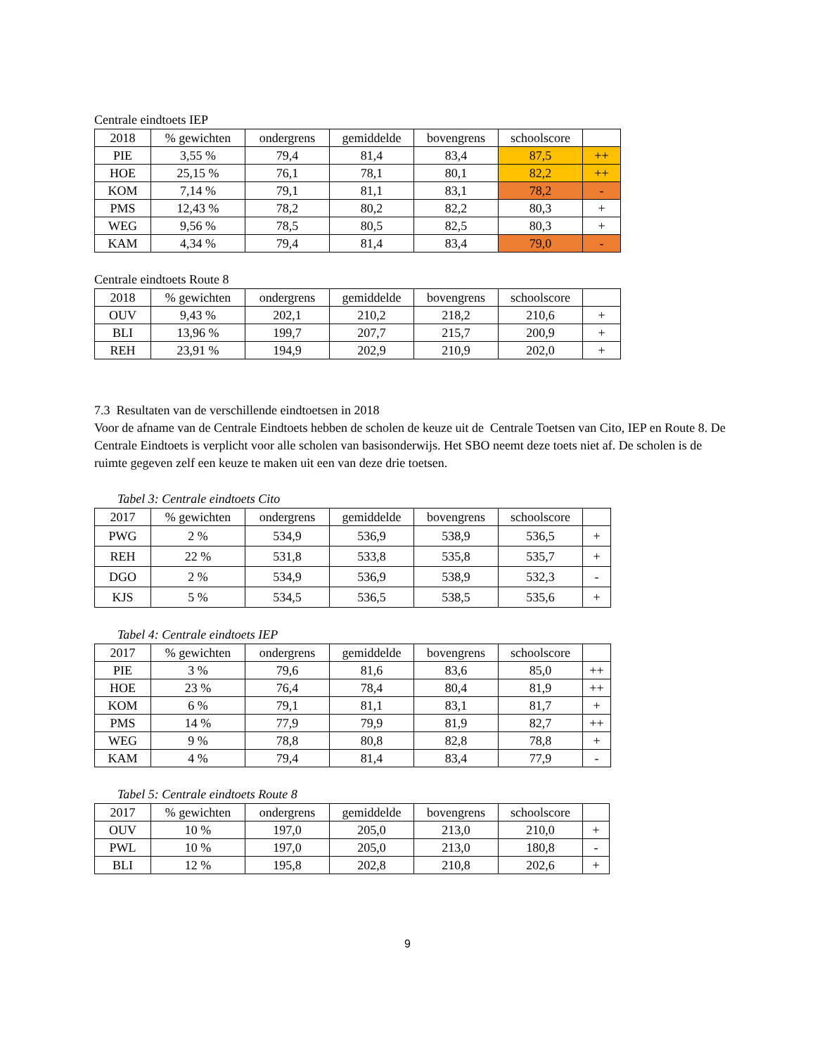Centrale eindtoets IEP
| 2018 | % gewichten | ondergrens | gemiddelde | bovengrens | schoolscore | |
| --- | --- | --- | --- | --- | --- | --- |
| PIE | 3,55 % | 79,4 | 81,4 | 83,4 | 87,5 | ++ |
| HOE | 25,15 % | 76,1 | 78,1 | 80,1 | 82,2 | ++ |
| KOM | 7,14 % | 79,1 | 81,1 | 83,1 | 78,2 | - |
| PMS | 12,43 % | 78,2 | 80,2 | 82,2 | 80,3 | + |
| WEG | 9,56 % | 78,5 | 80,5 | 82,5 | 80,3 | + |
| KAM | 4,34 % | 79,4 | 81,4 | 83,4 | 79,0 | - |
Centrale eindtoets Route 8
| 2018 | % gewichten | ondergrens | gemiddelde | bovengrens | schoolscore | |
| --- | --- | --- | --- | --- | --- | --- |
| OUV | 9,43 % | 202,1 | 210,2 | 218,2 | 210,6 | + |
| BLI | 13,96 % | 199,7 | 207,7 | 215,7 | 200,9 | + |
| REH | 23,91 % | 194,9 | 202,9 | 210,9 | 202,0 | + |
7.3 Resultaten van de verschillende eindtoetsen in 2018
Voor de afname van de Centrale Eindtoets hebben de scholen de keuze uit de Centrale Toetsen van Cito, IEP en Route 8. De Centrale Eindtoets is verplicht voor alle scholen van basisonderwijs. Het SBO neemt deze toets niet af. De scholen is de ruimte gegeven zelf een keuze te maken uit een van deze drie toetsen.
Tabel 3: Centrale eindtoets Cito
| 2017 | % gewichten | ondergrens | gemiddelde | bovengrens | schoolscore | |
| --- | --- | --- | --- | --- | --- | --- |
| PWG | 2 % | 534,9 | 536,9 | 538,9 | 536,5 | + |
| REH | 22 % | 531,8 | 533,8 | 535,8 | 535,7 | + |
| DGO | 2 % | 534,9 | 536,9 | 538,9 | 532,3 | - |
| KJS | 5 % | 534,5 | 536,5 | 538,5 | 535,6 | + |
Tabel 4: Centrale eindtoets IEP
| 2017 | % gewichten | ondergrens | gemiddelde | bovengrens | schoolscore | |
| --- | --- | --- | --- | --- | --- | --- |
| PIE | 3 % | 79,6 | 81,6 | 83,6 | 85,0 | ++ |
| HOE | 23 % | 76,4 | 78,4 | 80,4 | 81,9 | ++ |
| KOM | 6 % | 79,1 | 81,1 | 83,1 | 81,7 | + |
| PMS | 14 % | 77,9 | 79,9 | 81,9 | 82,7 | ++ |
| WEG | 9 % | 78,8 | 80,8 | 82,8 | 78,8 | + |
| KAM | 4 % | 79,4 | 81,4 | 83,4 | 77,9 | - |
Tabel 5: Centrale eindtoets Route 8
| 2017 | % gewichten | ondergrens | gemiddelde | bovengrens | schoolscore | |
| --- | --- | --- | --- | --- | --- | --- |
| OUV | 10 % | 197,0 | 205,0 | 213,0 | 210,0 | + |
| PWL | 10 % | 197,0 | 205,0 | 213,0 | 180,8 | - |
| BLI | 12 % | 195,8 | 202,8 | 210,8 | 202,6 | + |
9